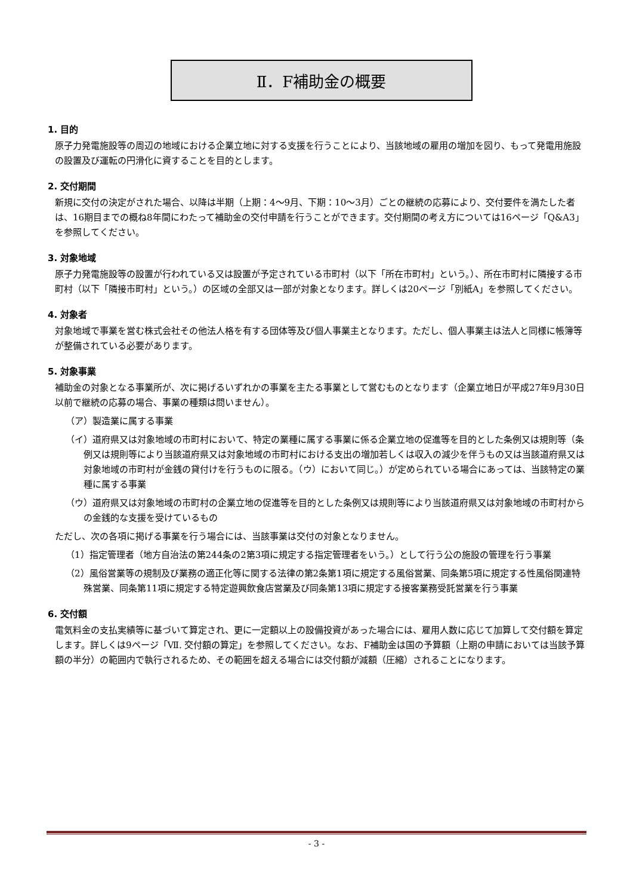Ⅱ．F補助金の概要
1. 目的
原子力発電施設等の周辺の地域における企業立地に対する支援を行うことにより、当該地域の雇用の増加を図り、もって発電用施設の設置及び運転の円滑化に資することを目的とします。
2. 交付期間
新規に交付の決定がされた場合、以降は半期（上期：4～9月、下期：10～3月）ごとの継続の応募により、交付要件を満たした者は、16期目までの概ね8年間にわたって補助金の交付申請を行うことができます。交付期間の考え方については16ページ「Q&A3」を参照してください。
3. 対象地域
原子力発電施設等の設置が行われている又は設置が予定されている市町村（以下「所在市町村」という。）、所在市町村に隣接する市町村（以下「隣接市町村」という。）の区域の全部又は一部が対象となります。詳しくは20ページ「別紙A」を参照してください。
4. 対象者
対象地域で事業を営む株式会社その他法人格を有する団体等及び個人事業主となります。ただし、個人事業主は法人と同様に帳簿等が整備されている必要があります。
5. 対象事業
補助金の対象となる事業所が、次に掲げるいずれかの事業を主たる事業として営むものとなります（企業立地日が平成27年9月30日以前で継続の応募の場合、事業の種類は問いません）。
（ア）製造業に属する事業
（イ）道府県又は対象地域の市町村において、特定の業種に属する事業に係る企業立地の促進等を目的とした条例又は規則等（条例又は規則等により当該道府県又は対象地域の市町村における支出の増加若しくは収入の減少を伴うもの又は当該道府県又は対象地域の市町村が金銭の貸付けを行うものに限る。（ウ）において同じ。）が定められている場合にあっては、当該特定の業種に属する事業
（ウ）道府県又は対象地域の市町村の企業立地の促進等を目的とした条例又は規則等により当該道府県又は対象地域の市町村からの金銭的な支援を受けているもの
ただし、次の各項に掲げる事業を行う場合には、当該事業は交付の対象となりません。
（1）指定管理者（地方自治法の第244条の2第3項に規定する指定管理者をいう。）として行う公の施設の管理を行う事業
（2）風俗営業等の規制及び業務の適正化等に関する法律の第2条第1項に規定する風俗営業、同条第5項に規定する性風俗関連特殊営業、同条第11項に規定する特定遊興飲食店営業及び同条第13項に規定する接客業務受託営業を行う事業
6. 交付額
電気料金の支払実績等に基づいて算定され、更に一定額以上の設備投資があった場合には、雇用人数に応じて加算して交付額を算定します。詳しくは9ページ「Ⅶ. 交付額の算定」を参照してください。なお、F補助金は国の予算額（上期の申請においては当該予算額の半分）の範囲内で執行されるため、その範囲を超える場合には交付額が減額（圧縮）されることになります。
- 3 -